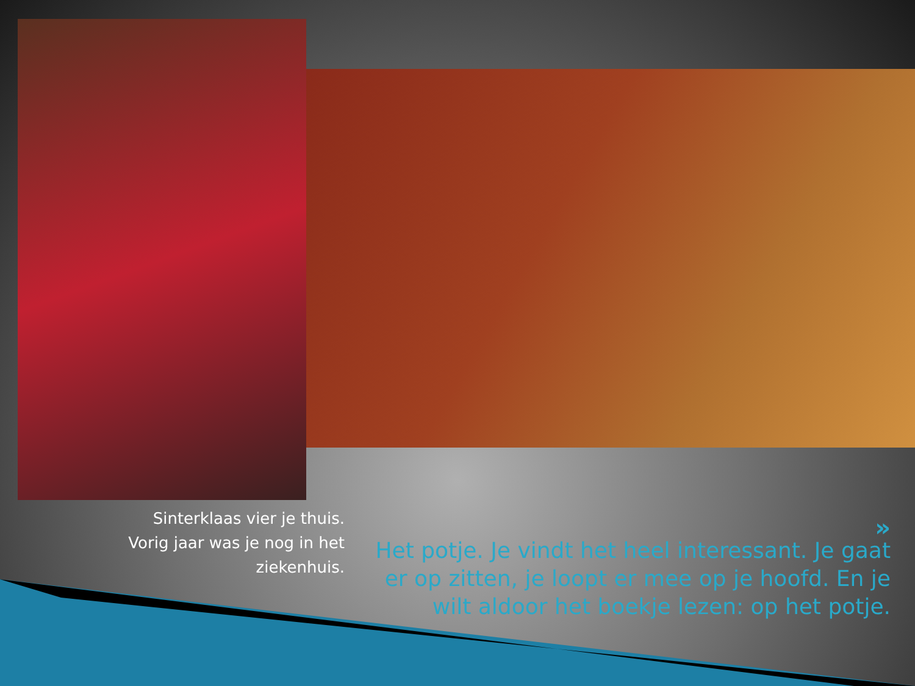Sinterklaas vier je thuis.
Vorig jaar was je nog in het ziekenhuis.
»
Het potje. Je vindt het heel interessant. Je gaat er op zitten, je loopt er mee op je hoofd. En je wilt aldoor het boekje lezen: op het potje.